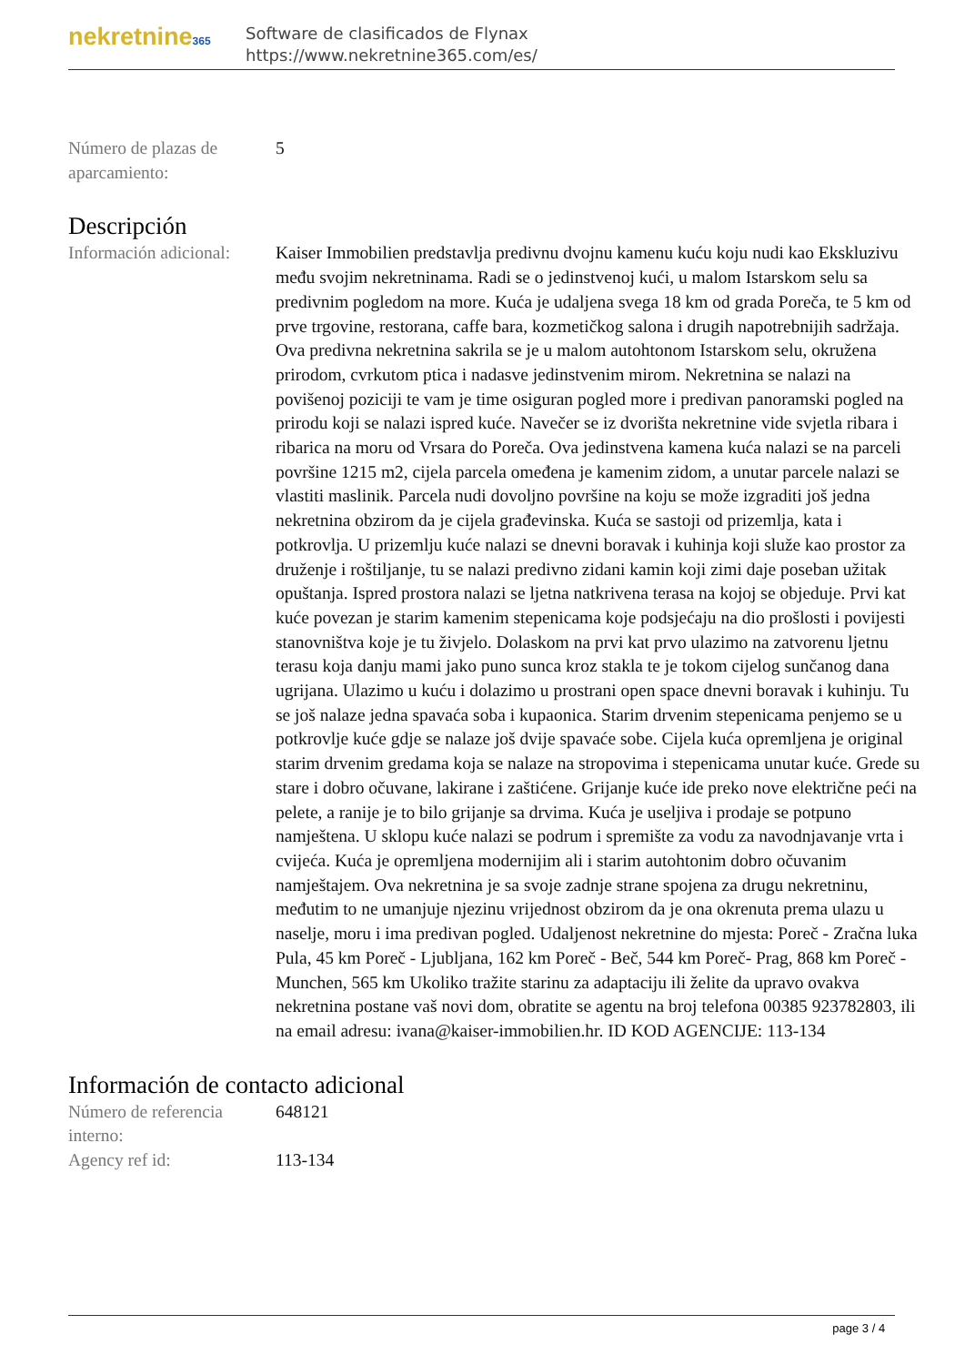nekretnine365
Software de clasificados de Flynax
https://www.nekretnine365.com/es/
Número de plazas de aparcamiento:
5
Descripción
Información adicional:
Kaiser Immobilien predstavlja predivnu dvojnu kamenu kuću koju nudi kao Ekskluzivu među svojim nekretninama. Radi se o jedinstvenoj kući, u malom Istarskom selu sa predivnim pogledom na more. Kuća je udaljena svega 18 km od grada Poreča, te 5 km od prve trgovine, restorana, caffe bara, kozmetičkog salona i drugih napotrebnijih sadržaja. Ova predivna nekretnina sakrila se je u malom autohtonom Istarskom selu, okružena prirodom, cvrkutom ptica i nadasve jedinstvenim mirom. Nekretnina se nalazi na povišenoj poziciji te vam je time osiguran pogled more i predivan panoramski pogled na prirodu koji se nalazi ispred kuće. Navečer se iz dvorišta nekretnine vide svjetla ribara i ribarica na moru od Vrsara do Poreča. Ova jedinstvena kamena kuća nalazi se na parceli površine 1215 m2, cijela parcela omeđena je kamenim zidom, a unutar parcele nalazi se vlastiti maslinik. Parcela nudi dovoljno površine na koju se može izgraditi još jedna nekretnina obzirom da je cijela građevinska. Kuća se sastoji od prizemlja, kata i potkrovlja. U prizemlju kuće nalazi se dnevni boravak i kuhinja koji služe kao prostor za druženje i roštiljanje, tu se nalazi predivno zidani kamin koji zimi daje poseban užitak opuštanja. Ispred prostora nalazi se ljetna natkrivena terasa na kojoj se objeduje. Prvi kat kuće povezan je starim kamenim stepenicama koje podsjećaju na dio prošlosti i povijesti stanovništva koje je tu živjelo. Dolaskom na prvi kat prvo ulazimo na zatvorenu ljetnu terasu koja danju mami jako puno sunca kroz stakla te je tokom cijelog sunčanog dana ugrijana. Ulazimo u kuću i dolazimo u prostrani open space dnevni boravak i kuhinju. Tu se još nalaze jedna spavaća soba i kupaonica. Starim drvenim stepenicama penjemo se u potkrovlje kuće gdje se nalaze još dvije spavaće sobe. Cijela kuća opremljena je original starim drvenim gredama koja se nalaze na stropovima i stepenicama unutar kuće. Grede su stare i dobro očuvane, lakirane i zaštićene. Grijanje kuće ide preko nove električne peći na pelete, a ranije je to bilo grijanje sa drvima. Kuća je useljiva i prodaje se potpuno namještena. U sklopu kuće nalazi se podrum i spremište za vodu za navodnjavanje vrta i cvijeća. Kuća je opremljena modernijim ali i starim autohtonim dobro očuvanim namještajem. Ova nekretnina je sa svoje zadnje strane spojena za drugu nekretninu, međutim to ne umanjuje njezinu vrijednost obzirom da je ona okrenuta prema ulazu u naselje, moru i ima predivan pogled. Udaljenost nekretnine do mjesta: Poreč - Zračna luka Pula, 45 km Poreč - Ljubljana, 162 km Poreč - Beč, 544 km Poreč- Prag, 868 km Poreč - Munchen, 565 km Ukoliko tražite starinu za adaptaciju ili želite da upravo ovakva nekretnina postane vaš novi dom, obratite se agentu na broj telefona 00385 923782803, ili na email adresu: ivana@kaiser-immobilien.hr. ID KOD AGENCIJE: 113-134
Información de contacto adicional
Número de referencia interno:
648121
Agency ref id: 113-134
page 3 / 4